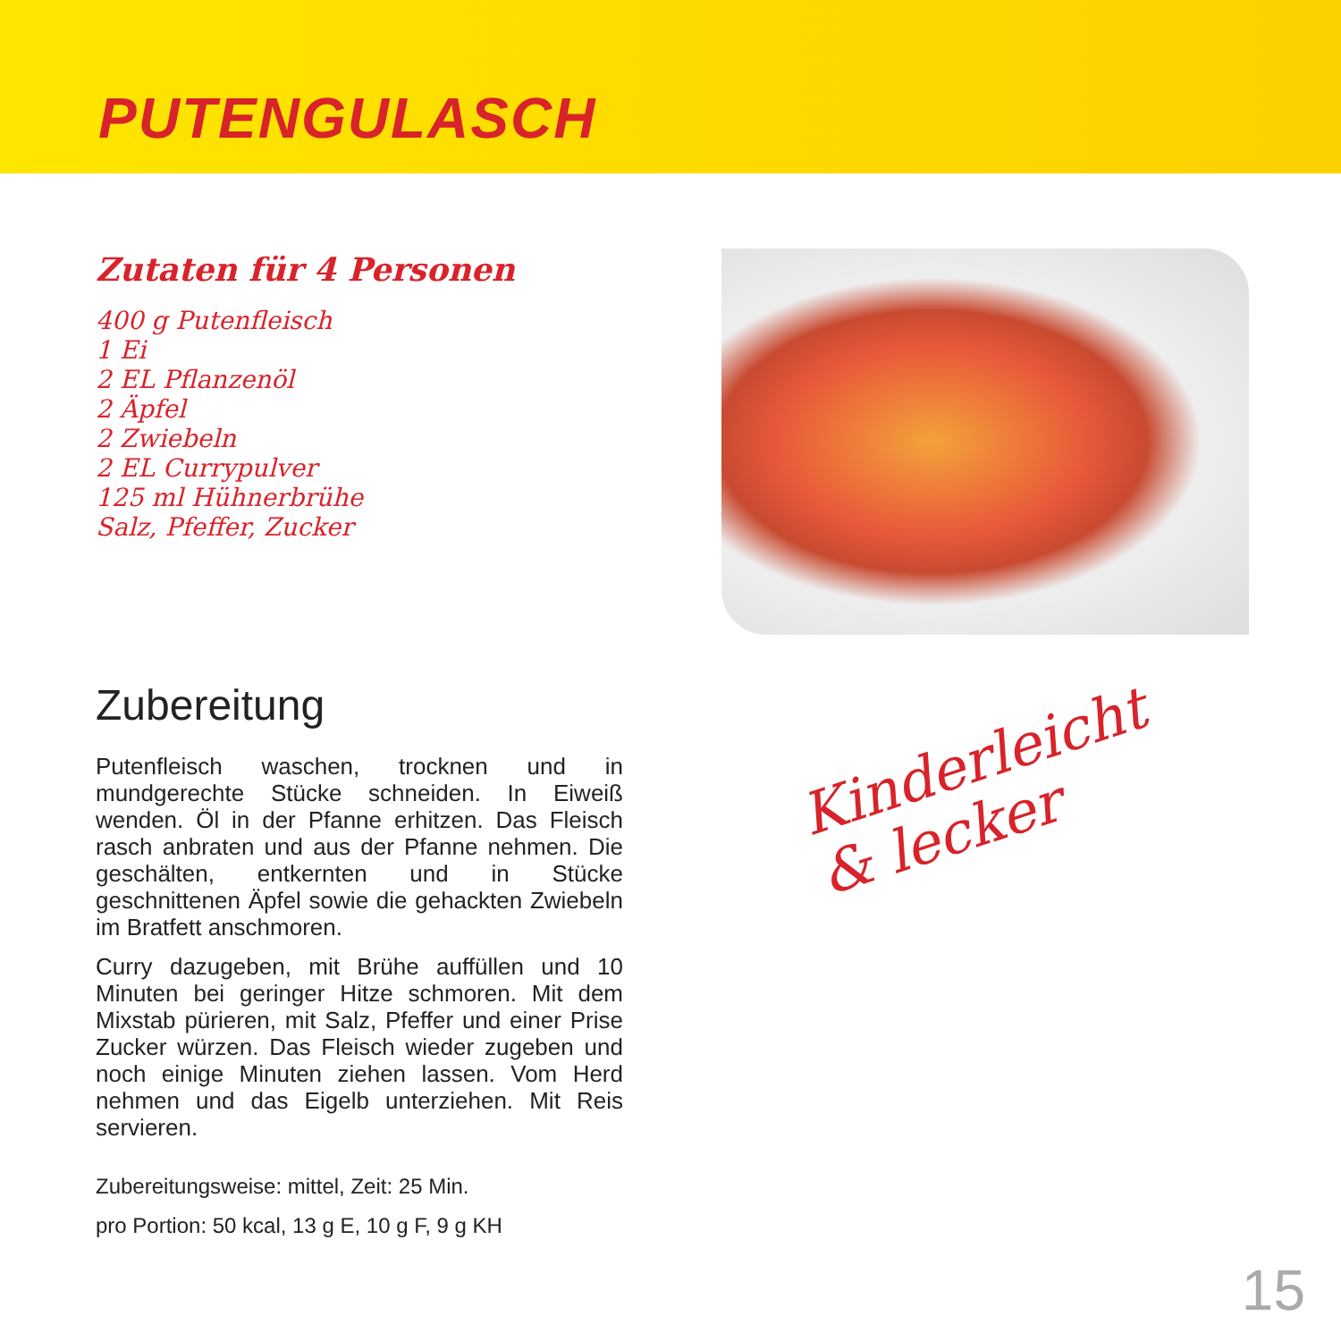PUTENGULASCH
Zutaten für 4 Personen
400 g Putenfleisch
1 Ei
2 EL Pflanzenöl
2 Äpfel
2 Zwiebeln
2 EL Currypulver
125 ml Hühnerbrühe
Salz, Pfeffer, Zucker
Zubereitung
Putenfleisch waschen, trocknen und in mundgerechte Stücke schneiden. In Eiweiß wenden. Öl in der Pfanne erhitzen. Das Fleisch rasch anbraten und aus der Pfanne nehmen. Die geschälten, entkernten und in Stücke geschnittenen Äpfel sowie die gehackten Zwiebeln im Bratfett anschmoren.
Curry dazugeben, mit Brühe auffüllen und 10 Minuten bei geringer Hitze schmoren. Mit dem Mixstab pürieren, mit Salz, Pfeffer und einer Prise Zucker würzen. Das Fleisch wieder zugeben und noch einige Minuten ziehen lassen. Vom Herd nehmen und das Eigelb unterziehen. Mit Reis servieren.
Zubereitungsweise: mittel, Zeit: 25 Min.
pro Portion: 50 kcal, 13 g E, 10 g F, 9 g KH
Kinderleicht
& lecker
15